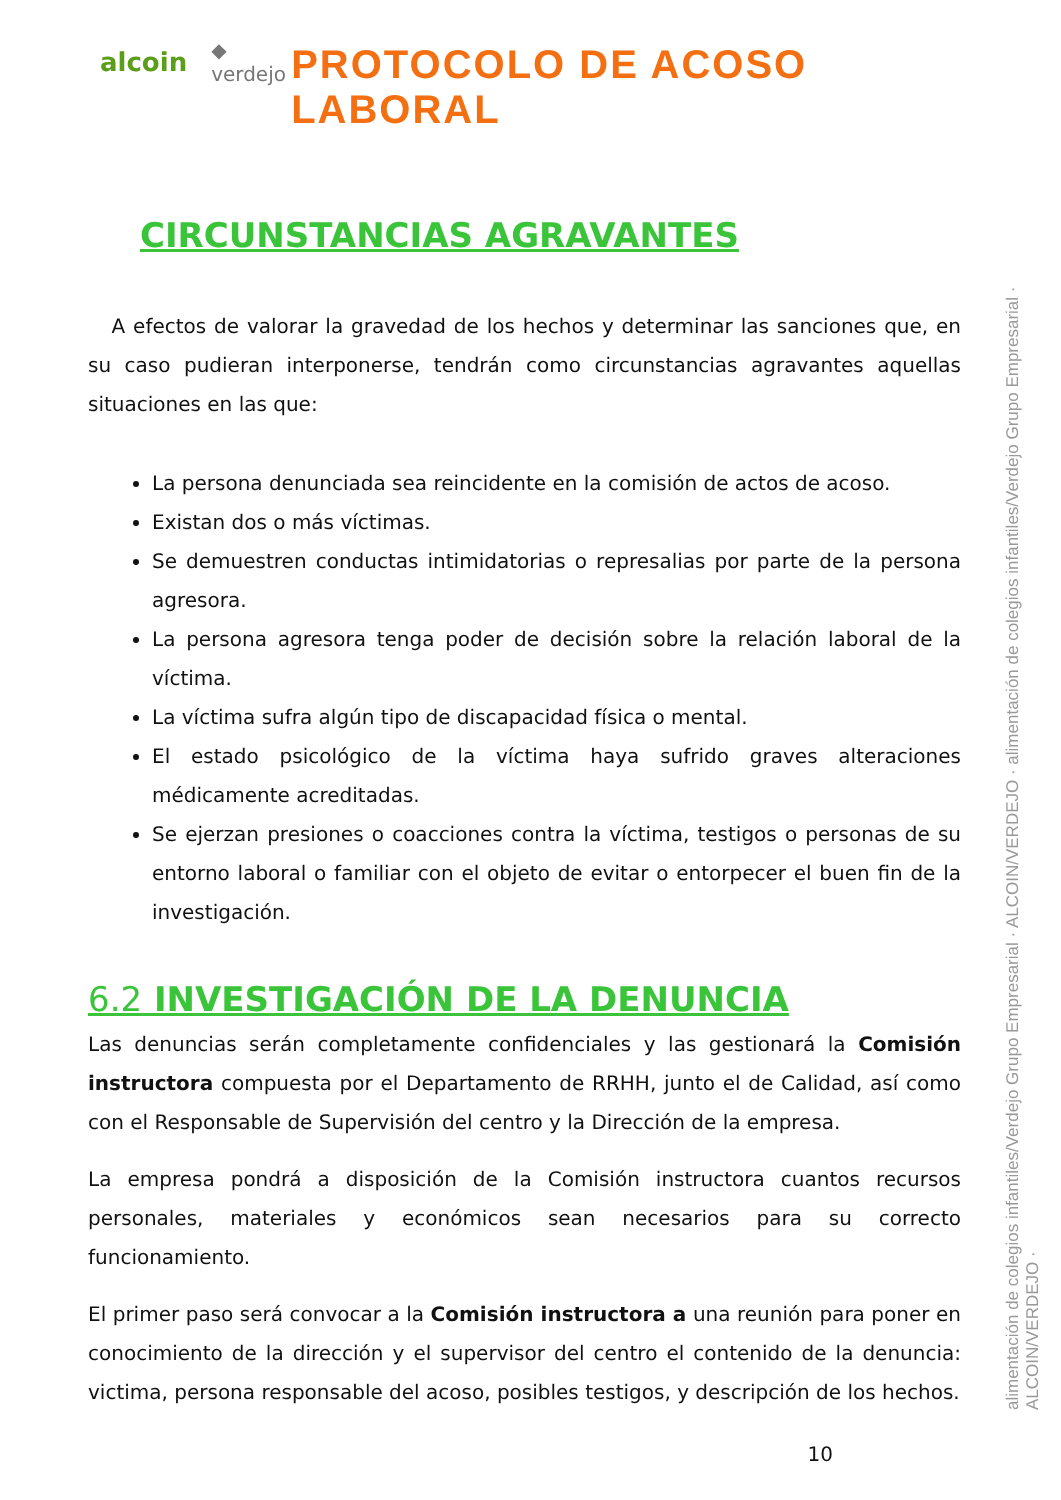alcoin ◆ verdejo
PROTOCOLO DE ACOSO LABORAL
CIRCUNSTANCIAS AGRAVANTES
A efectos de valorar la gravedad de los hechos y determinar las sanciones que, en su caso pudieran interponerse, tendrán como circunstancias agravantes aquellas situaciones en las que:
La persona denunciada sea reincidente en la comisión de actos de acoso.
Existan dos o más víctimas.
Se demuestren conductas intimidatorias o represalias por parte de la persona agresora.
La persona agresora tenga poder de decisión sobre la relación laboral de la víctima.
La víctima sufra algún tipo de discapacidad física o mental.
El estado psicológico de la víctima haya sufrido graves alteraciones médicamente acreditadas.
Se ejerzan presiones o coacciones contra la víctima, testigos o personas de su entorno laboral o familiar con el objeto de evitar o entorpecer el buen fin de la investigación.
6.2 INVESTIGACIÓN DE LA DENUNCIA
Las denuncias serán completamente confidenciales y las gestionará la Comisión instructora compuesta por el Departamento de RRHH, junto el de Calidad, así como con el Responsable de Supervisión del centro y la Dirección de la empresa.
La empresa pondrá a disposición de la Comisión instructora cuantos recursos personales, materiales y económicos sean necesarios para su correcto funcionamiento.
El primer paso será convocar a la Comisión instructora a una reunión para poner en conocimiento de la dirección y el supervisor del centro el contenido de la denuncia: victima, persona responsable del acoso, posibles testigos, y descripción de los hechos.
10
alimentación de colegios infantiles/Verdejo Grupo Empresarial · ALCOIN/VERDEJO · alimentación de colegios infantiles/Verdejo Grupo Empresarial · ALCOIN/VERDEJO ·